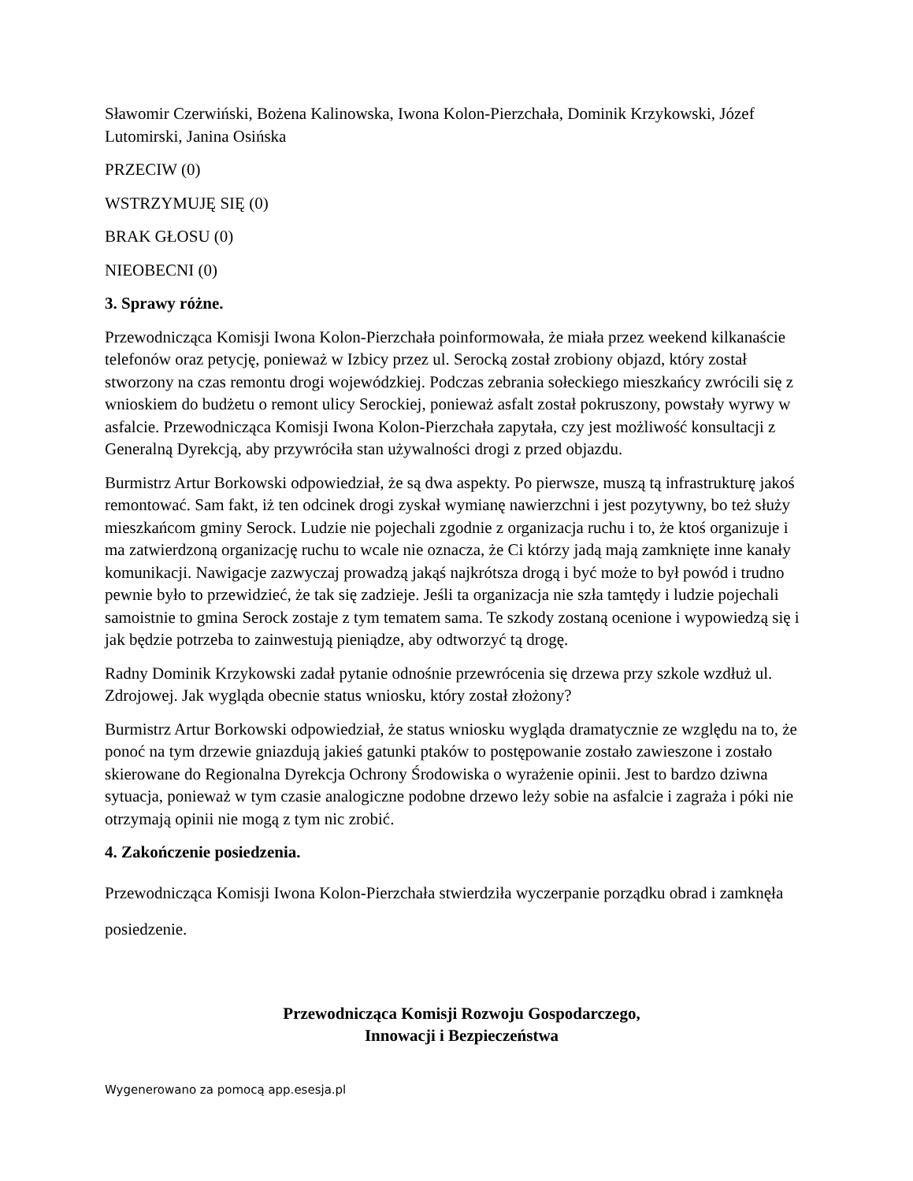Sławomir Czerwiński, Bożena Kalinowska, Iwona Kolon-Pierzchała, Dominik Krzykowski, Józef Lutomirski, Janina Osińska
PRZECIW (0)
WSTRZYMUJĘ SIĘ (0)
BRAK GŁOSU (0)
NIEOBECNI (0)
3. Sprawy różne.
Przewodnicząca Komisji Iwona Kolon-Pierzchała poinformowała, że miała przez weekend kilkanaście telefonów oraz petycję, ponieważ w Izbicy przez ul. Serocką został zrobiony objazd, który został stworzony na czas remontu drogi wojewódzkiej. Podczas zebrania sołeckiego mieszkańcy zwrócili się z wnioskiem do budżetu o remont ulicy Serockiej, ponieważ asfalt został pokruszony, powstały wyrwy w asfalcie. Przewodnicząca Komisji Iwona Kolon-Pierzchała zapytała, czy jest możliwość konsultacji z Generalną Dyrekcją, aby przywróciła stan używalności drogi z przed objazdu.
Burmistrz Artur Borkowski odpowiedział, że są dwa aspekty. Po pierwsze, muszą tą infrastrukturę jakoś remontować. Sam fakt, iż ten odcinek drogi zyskał wymianę nawierzchni i jest pozytywny, bo też służy mieszkańcom gminy Serock. Ludzie nie pojechali zgodnie z organizacja ruchu i to, że ktoś organizuje i ma zatwierdzoną organizację ruchu to wcale nie oznacza, że Ci którzy jadą mają zamknięte inne kanały komunikacji. Nawigacje zazwyczaj prowadzą jakąś najkrótsza drogą i być może to był powód i trudno pewnie było to przewidzieć, że tak się zadzieje. Jeśli ta organizacja nie szła tamtędy i ludzie pojechali samoistnie to gmina Serock zostaje z tym tematem sama. Te szkody zostaną ocenione i wypowiedzą się i jak będzie potrzeba to zainwestują pieniądze, aby odtworzyć tą drogę.
Radny Dominik Krzykowski zadał pytanie odnośnie przewrócenia się drzewa przy szkole wzdłuż ul. Zdrojowej. Jak wygląda obecnie status wniosku, który został złożony?
Burmistrz Artur Borkowski odpowiedział, że status wniosku wygląda dramatycznie ze względu na to, że ponoć na tym drzewie gniazdują jakieś gatunki ptaków to postępowanie zostało zawieszone i zostało skierowane do Regionalna Dyrekcja Ochrony Środowiska o wyrażenie opinii. Jest to bardzo dziwna sytuacja, ponieważ w tym czasie analogiczne podobne drzewo leży sobie na asfalcie i zagraża i póki nie otrzymają opinii nie mogą z tym nic zrobić.
4. Zakończenie posiedzenia.
Przewodnicząca Komisji Iwona Kolon-Pierzchała stwierdziła wyczerpanie porządku obrad i zamknęła posiedzenie.
Przewodnicząca Komisji Rozwoju Gospodarczego,
Innowacji i Bezpieczeństwa
Wygenerowano za pomocą app.esesja.pl